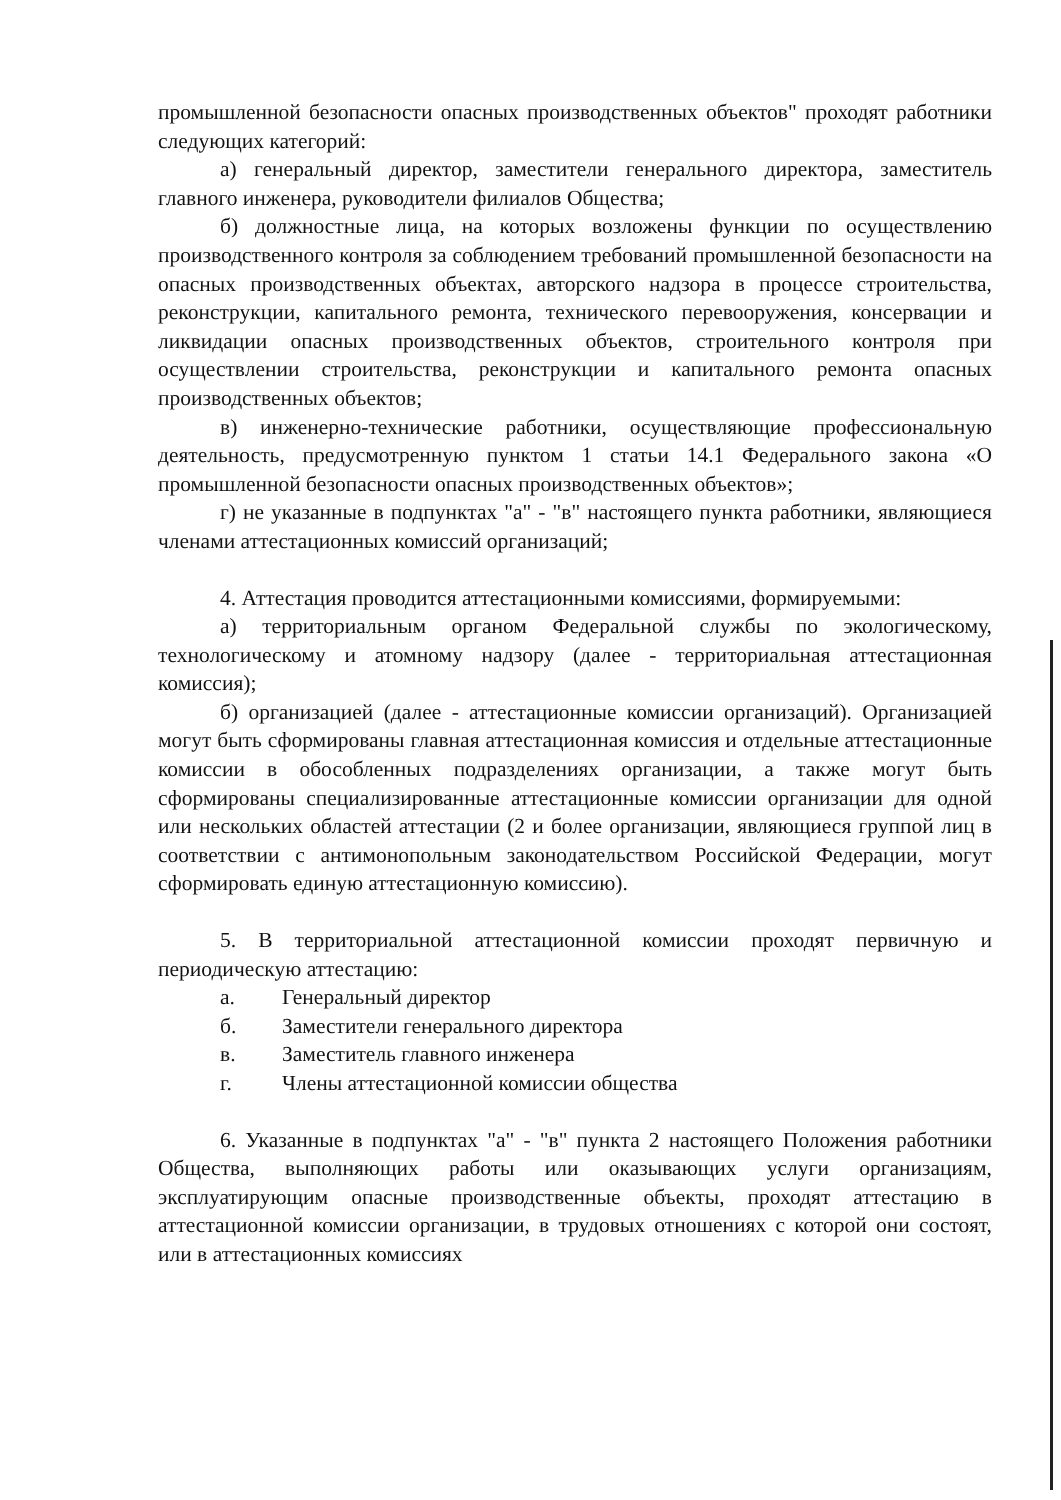промышленной безопасности опасных производственных объектов" проходят работники следующих категорий:
а) генеральный директор, заместители генерального директора, заместитель главного инженера, руководители филиалов Общества;
б) должностные лица, на которых возложены функции по осуществлению производственного контроля за соблюдением требований промышленной безопасности на опасных производственных объектах, авторского надзора в процессе строительства, реконструкции, капитального ремонта, технического перевооружения, консервации и ликвидации опасных производственных объектов, строительного контроля при осуществлении строительства, реконструкции и капитального ремонта опасных производственных объектов;
в) инженерно-технические работники, осуществляющие профессиональную деятельность, предусмотренную пунктом 1 статьи 14.1 Федерального закона «О промышленной безопасности опасных производственных объектов»;
г) не указанные в подпунктах "а" - "в" настоящего пункта работники, являющиеся членами аттестационных комиссий организаций;
4. Аттестация проводится аттестационными комиссиями, формируемыми:
а) территориальным органом Федеральной службы по экологическому, технологическому и атомному надзору (далее - территориальная аттестационная комиссия);
б) организацией (далее - аттестационные комиссии организаций). Организацией могут быть сформированы главная аттестационная комиссия и отдельные аттестационные комиссии в обособленных подразделениях организации, а также могут быть сформированы специализированные аттестационные комиссии организации для одной или нескольких областей аттестации (2 и более организации, являющиеся группой лиц в соответствии с антимонопольным законодательством Российской Федерации, могут сформировать единую аттестационную комиссию).
5. В территориальной аттестационной комиссии проходят первичную и периодическую аттестацию:
а. Генеральный директор
б. Заместители генерального директора
в. Заместитель главного инженера
г. Члены аттестационной комиссии общества
6. Указанные в подпунктах "а" - "в" пункта 2 настоящего Положения работники Общества, выполняющих работы или оказывающих услуги организациям, эксплуатирующим опасные производственные объекты, проходят аттестацию в аттестационной комиссии организации, в трудовых отношениях с которой они состоят, или в аттестационных комиссиях